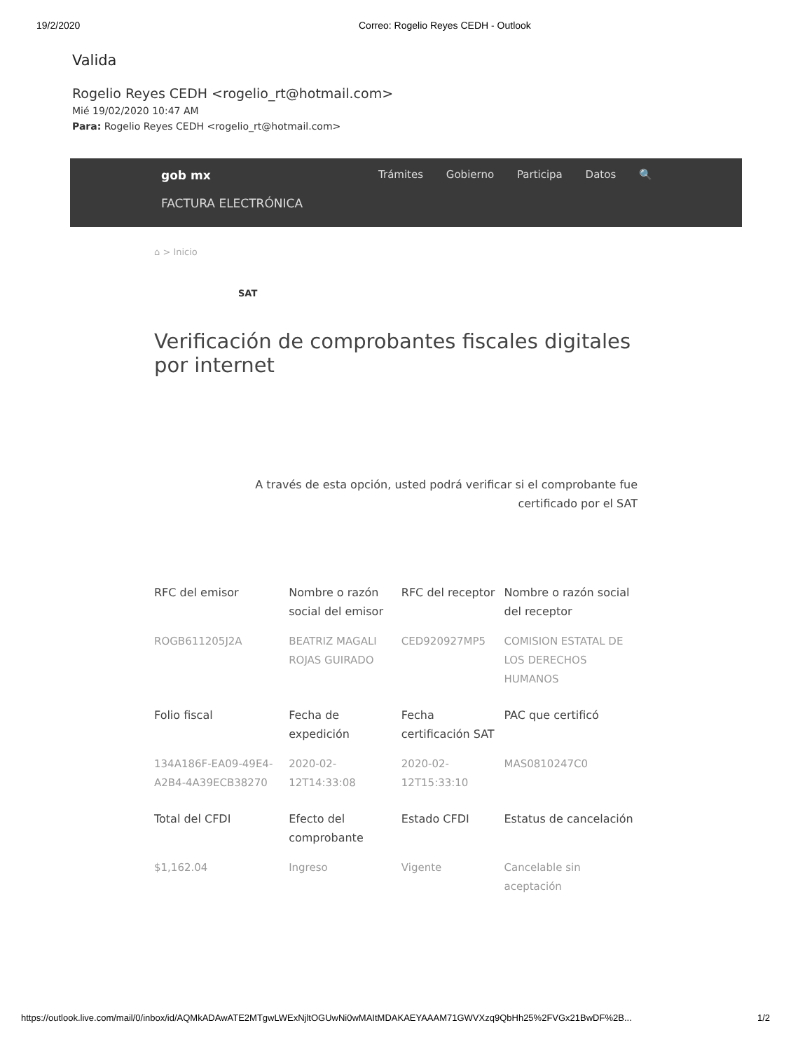19/2/2020 Correo: Rogelio Reyes CEDH - Outlook
Valida
Rogelio Reyes CEDH <rogelio_rt@hotmail.com>
Mié 19/02/2020 10:47 AM
Para: Rogelio Reyes CEDH <rogelio_rt@hotmail.com>
gob mx Trámites Gobierno Participa Datos 🔍
FACTURA ELECTRÓNICA
⌂ > Inicio
SAT
Verificación de comprobantes fiscales digitales por internet
A través de esta opción, usted podrá verificar si el comprobante fue
certificado por el SAT
| RFC del emisor | Nombre o razón social del emisor | RFC del receptor | Nombre o razón social del receptor |
| --- | --- | --- | --- |
| ROGB611205J2A | BEATRIZ MAGALI ROJAS GUIRADO | CED920927MP5 | COMISION ESTATAL DE LOS DERECHOS HUMANOS |
| Folio fiscal | Fecha de expedición | Fecha certificación SAT | PAC que certificó |
| 134A186F-EA09-49E4-A2B4-4A39ECB38270 | 2020-02-12T14:33:08 | 2020-02-12T15:33:10 | MAS0810247C0 |
| Total del CFDI | Efecto del comprobante | Estado CFDI | Estatus de cancelación |
| $1,162.04 | Ingreso | Vigente | Cancelable sin aceptación |
https://outlook.live.com/mail/0/inbox/id/AQMkADAwATE2MTgwLWExNjltOGUwNi0wMAItMDAKAEYAAAM71GWVXzq9QbHh25%2FVGx21BwDF%2B... 1/2